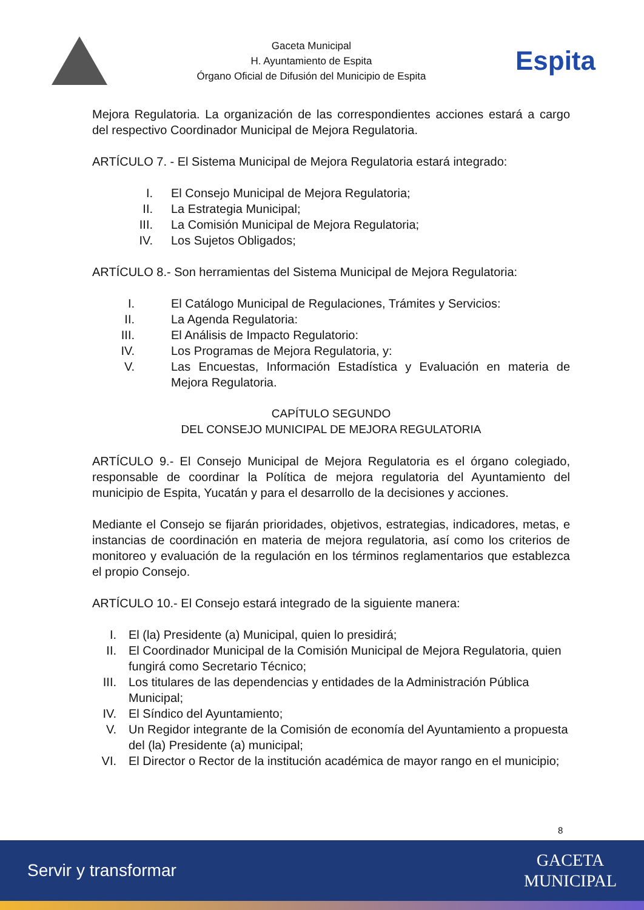Gaceta Municipal
H. Ayuntamiento de Espita
Órgano Oficial de Difusión del Municipio de Espita
Espita
Mejora Regulatoria. La organización de las correspondientes acciones estará a cargo del respectivo Coordinador Municipal de Mejora Regulatoria.
ARTÍCULO 7. - El Sistema Municipal de Mejora Regulatoria estará integrado:
I. El Consejo Municipal de Mejora Regulatoria;
II. La Estrategia Municipal;
III. La Comisión Municipal de Mejora Regulatoria;
IV. Los Sujetos Obligados;
ARTÍCULO 8.- Son herramientas del Sistema Municipal de Mejora Regulatoria:
I. El Catálogo Municipal de Regulaciones, Trámites y Servicios:
II. La Agenda Regulatoria:
III. El Análisis de Impacto Regulatorio:
IV. Los Programas de Mejora Regulatoria, y:
V. Las Encuestas, Información Estadística y Evaluación en materia de Mejora Regulatoria.
CAPÍTULO SEGUNDO
DEL CONSEJO MUNICIPAL DE MEJORA REGULATORIA
ARTÍCULO 9.- El Consejo Municipal de Mejora Regulatoria es el órgano colegiado, responsable de coordinar la Política de mejora regulatoria del Ayuntamiento del municipio de Espita, Yucatán y para el desarrollo de la decisiones y acciones.
Mediante el Consejo se fijarán prioridades, objetivos, estrategias, indicadores, metas, e instancias de coordinación en materia de mejora regulatoria, así como los criterios de monitoreo y evaluación de la regulación en los términos reglamentarios que establezca el propio Consejo.
ARTÍCULO 10.- El Consejo estará integrado de la siguiente manera:
I. El (la) Presidente (a) Municipal, quien lo presidirá;
II. El Coordinador Municipal de la Comisión Municipal de Mejora Regulatoria, quien fungirá como Secretario Técnico;
III. Los titulares de las dependencias y entidades de la Administración Pública Municipal;
IV. El Síndico del Ayuntamiento;
V. Un Regidor integrante de la Comisión de economía del Ayuntamiento a propuesta del (la) Presidente (a) municipal;
VI. El Director o Rector de la institución académica de mayor rango en el municipio;
8
Servir y transformar GACETA
MUNICIPAL